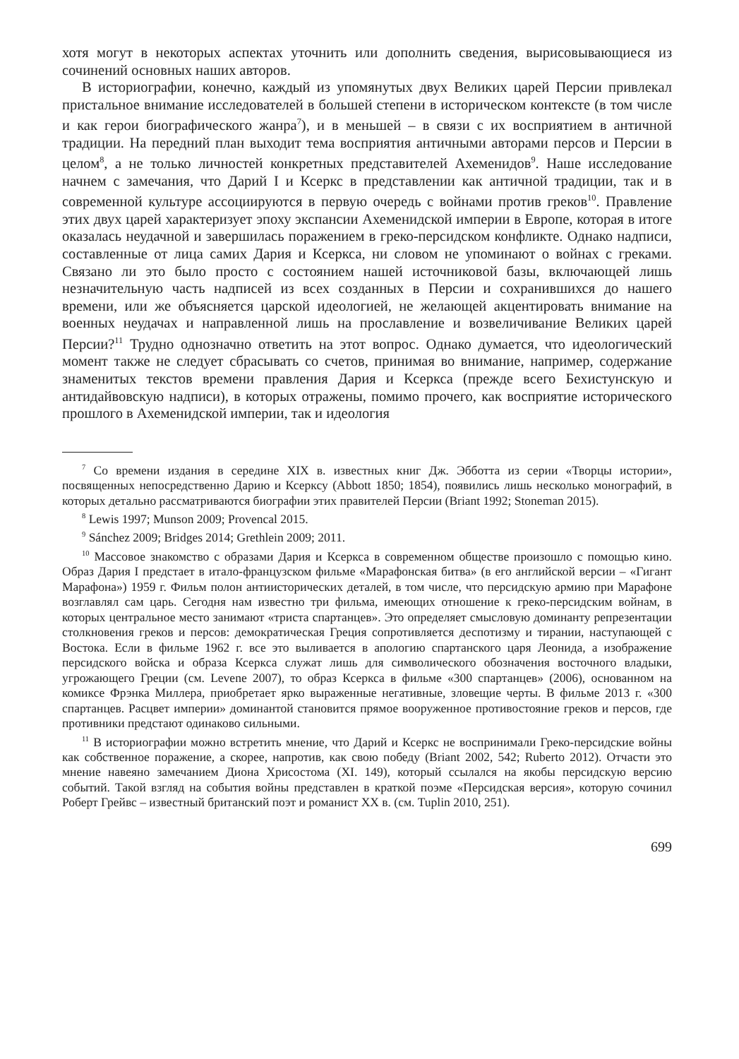хотя могут в некоторых аспектах уточнить или дополнить сведения, вырисовывающиеся из сочинений основных наших авторов.
В историографии, конечно, каждый из упомянутых двух Великих царей Персии привлекал пристальное внимание исследователей в большей степени в историческом контексте (в том числе и как герои биографического жанра<sup>7</sup>), и в меньшей – в связи с их восприятием в античной традиции. На передний план выходит тема восприятия античными авторами персов и Персии в целом<sup>8</sup>, а не только личностей конкретных представителей Ахеменидов<sup>9</sup>. Наше исследование начнем с замечания, что Дарий I и Ксеркс в представлении как античной традиции, так и в современной культуре ассоциируются в первую очередь с войнами против греков<sup>10</sup>. Правление этих двух царей характеризует эпоху экспансии Ахеменидской империи в Европе, которая в итоге оказалась неудачной и завершилась поражением в греко-персидском конфликте. Однако надписи, составленные от лица самих Дария и Ксеркса, ни словом не упоминают о войнах с греками. Связано ли это было просто с состоянием нашей источниковой базы, включающей лишь незначительную часть надписей из всех созданных в Персии и сохранившихся до нашего времени, или же объясняется царской идеологией, не желающей акцентировать внимание на военных неудачах и направленной лишь на прославление и возвеличивание Великих царей Персии?<sup>11</sup> Трудно однозначно ответить на этот вопрос. Однако думается, что идеологический момент также не следует сбрасывать со счетов, принимая во внимание, например, содержание знаменитых текстов времени правления Дария и Ксеркса (прежде всего Бехистунскую и антидайвовскую надписи), в которых отражены, помимо прочего, как восприятие исторического прошлого в Ахеменидской империи, так и идеология
<sup>7</sup> Со времени издания в середине XIX в. известных книг Дж. Эбботта из серии «Творцы истории», посвященных непосредственно Дарию и Ксерксу (Abbott 1850; 1854), появились лишь несколько монографий, в которых детально рассматриваются биографии этих правителей Персии (Briant 1992; Stoneman 2015).
<sup>8</sup> Lewis 1997; Munson 2009; Provencal 2015.
<sup>9</sup> Sánchez 2009; Bridges 2014; Grethlein 2009; 2011.
<sup>10</sup> Массовое знакомство с образами Дария и Ксеркса в современном обществе произошло с помощью кино. Образ Дария I предстает в итало-французском фильме «Марафонская битва» (в его английской версии – «Гигант Марафона») 1959 г. Фильм полон антиисторических деталей, в том числе, что персидскую армию при Марафоне возглавлял сам царь. Сегодня нам известно три фильма, имеющих отношение к греко-персидским войнам, в которых центральное место занимают «триста спартанцев». Это определяет смысловую доминанту репрезентации столкновения греков и персов: демократическая Греция сопротивляется деспотизму и тирании, наступающей с Востока. Если в фильме 1962 г. все это выливается в апологию спартанского царя Леонида, а изображение персидского войска и образа Ксеркса служат лишь для символического обозначения восточного владыки, угрожающего Греции (см. Levene 2007), то образ Ксеркса в фильме «300 спартанцев» (2006), основанном на комиксе Фрэнка Миллера, приобретает ярко выраженные негативные, зловещие черты. В фильме 2013 г. «300 спартанцев. Расцвет империи» доминантой становится прямое вооруженное противостояние греков и персов, где противники предстают одинаково сильными.
<sup>11</sup> В историографии можно встретить мнение, что Дарий и Ксеркс не воспринимали Греко-персидские войны как собственное поражение, а скорее, напротив, как свою победу (Briant 2002, 542; Ruberto 2012). Отчасти это мнение навеяно замечанием Диона Хрисостома (XI. 149), который ссылался на якобы персидскую версию событий. Такой взгляд на события войны представлен в краткой поэме «Персидская версия», которую сочинил Роберт Грейвс – известный британский поэт и романист XX в. (см. Tuplin 2010, 251).
699